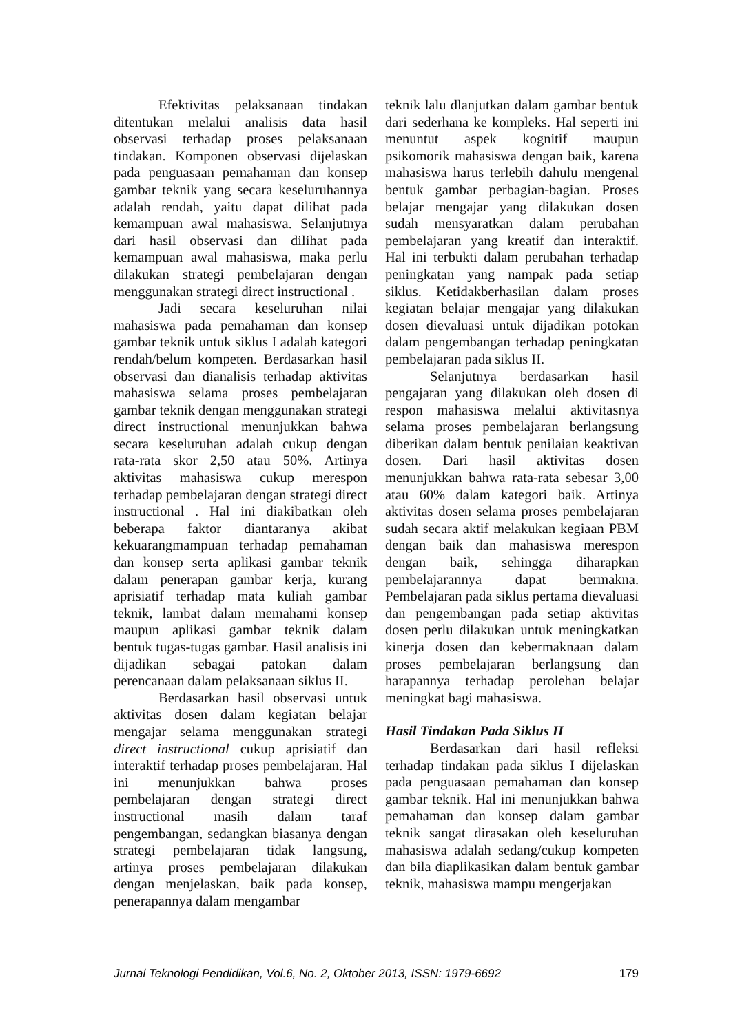Efektivitas pelaksanaan tindakan ditentukan melalui analisis data hasil observasi terhadap proses pelaksanaan tindakan. Komponen observasi dijelaskan pada penguasaan pemahaman dan konsep gambar teknik yang secara keseluruhannya adalah rendah, yaitu dapat dilihat pada kemampuan awal mahasiswa. Selanjutnya dari hasil observasi dan dilihat pada kemampuan awal mahasiswa, maka perlu dilakukan strategi pembelajaran dengan menggunakan strategi direct instructional .
Jadi secara keseluruhan nilai mahasiswa pada pemahaman dan konsep gambar teknik untuk siklus I adalah kategori rendah/belum kompeten. Berdasarkan hasil observasi dan dianalisis terhadap aktivitas mahasiswa selama proses pembelajaran gambar teknik dengan menggunakan strategi direct instructional menunjukkan bahwa secara keseluruhan adalah cukup dengan rata-rata skor 2,50 atau 50%. Artinya aktivitas mahasiswa cukup merespon terhadap pembelajaran dengan strategi direct instructional . Hal ini diakibatkan oleh beberapa faktor diantaranya akibat kekuarangmampuan terhadap pemahaman dan konsep serta aplikasi gambar teknik dalam penerapan gambar kerja, kurang aprisiatif terhadap mata kuliah gambar teknik, lambat dalam memahami konsep maupun aplikasi gambar teknik dalam bentuk tugas-tugas gambar. Hasil analisis ini dijadikan sebagai patokan dalam perencanaan dalam pelaksanaan siklus II.
Berdasarkan hasil observasi untuk aktivitas dosen dalam kegiatan belajar mengajar selama menggunakan strategi direct instructional cukup aprisiatif dan interaktif terhadap proses pembelajaran. Hal ini menunjukkan bahwa proses pembelajaran dengan strategi direct instructional masih dalam taraf pengembangan, sedangkan biasanya dengan strategi pembelajaran tidak langsung, artinya proses pembelajaran dilakukan dengan menjelaskan, baik pada konsep, penerapannya dalam mengambar
teknik lalu dlanjutkan dalam gambar bentuk dari sederhana ke kompleks. Hal seperti ini menuntut aspek kognitif maupun psikomorik mahasiswa dengan baik, karena mahasiswa harus terlebih dahulu mengenal bentuk gambar perbagian-bagian. Proses belajar mengajar yang dilakukan dosen sudah mensyaratkan dalam perubahan pembelajaran yang kreatif dan interaktif. Hal ini terbukti dalam perubahan terhadap peningkatan yang nampak pada setiap siklus. Ketidakberhasilan dalam proses kegiatan belajar mengajar yang dilakukan dosen dievaluasi untuk dijadikan potokan dalam pengembangan terhadap peningkatan pembelajaran pada siklus II.
Selanjutnya berdasarkan hasil pengajaran yang dilakukan oleh dosen di respon mahasiswa melalui aktivitasnya selama proses pembelajaran berlangsung diberikan dalam bentuk penilaian keaktivan dosen. Dari hasil aktivitas dosen menunjukkan bahwa rata-rata sebesar 3,00 atau 60% dalam kategori baik. Artinya aktivitas dosen selama proses pembelajaran sudah secara aktif melakukan kegiaan PBM dengan baik dan mahasiswa merespon dengan baik, sehingga diharapkan pembelajarannya dapat bermakna. Pembelajaran pada siklus pertama dievaluasi dan pengembangan pada setiap aktivitas dosen perlu dilakukan untuk meningkatkan kinerja dosen dan kebermaknaan dalam proses pembelajaran berlangsung dan harapannya terhadap perolehan belajar meningkat bagi mahasiswa.
Hasil Tindakan Pada Siklus II
Berdasarkan dari hasil refleksi terhadap tindakan pada siklus I dijelaskan pada penguasaan pemahaman dan konsep gambar teknik. Hal ini menunjukkan bahwa pemahaman dan konsep dalam gambar teknik sangat dirasakan oleh keseluruhan mahasiswa adalah sedang/cukup kompeten dan bila diaplikasikan dalam bentuk gambar teknik, mahasiswa mampu mengerjakan
Jurnal Teknologi Pendidikan, Vol.6, No. 2, Oktober 2013, ISSN: 1979-6692 179